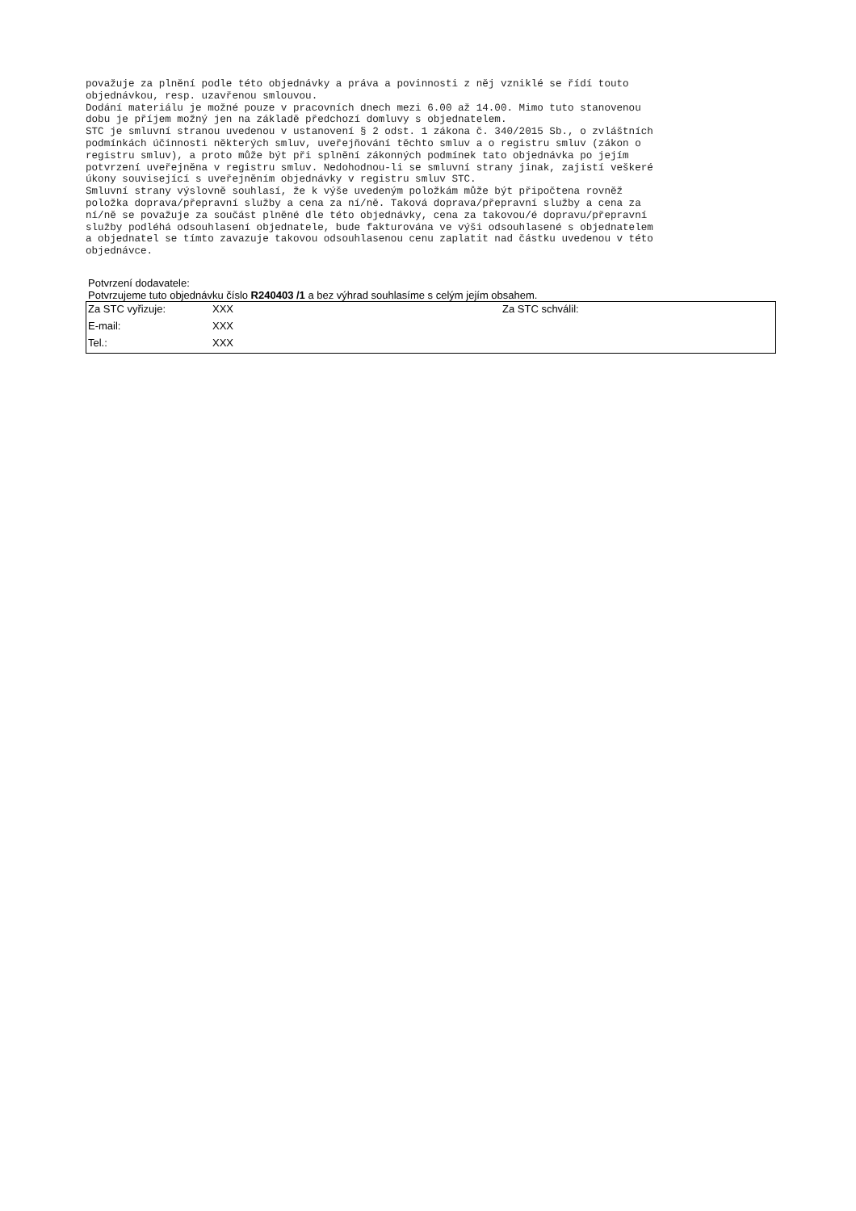považuje za plnění podle této objednávky a práva a povinnosti z něj vzniklé se řídí touto
objednávkou, resp. uzavřenou smlouvou.
Dodání materiálu je možné pouze v pracovních dnech mezi 6.00 až 14.00. Mimo tuto stanovenou
dobu je příjem možný jen na základě předchozí domluvy s objednatelem.
STC je smluvní stranou uvedenou v ustanovení § 2 odst. 1 zákona č. 340/2015 Sb., o zvláštních
podmínkách účinnosti některých smluv, uveřejňování těchto smluv a o registru smluv (zákon o
registru smluv), a proto může být při splnění zákonných podmínek tato objednávka po jejím
potvrzení uveřejněna v registru smluv. Nedohodnou-li se smluvní strany jinak, zajistí veškeré
úkony související s uveřejněním objednávky v registru smluv STC.
Smluvní strany výslovně souhlasí, že k výše uvedeným položkám může být připočtena rovněž
položka doprava/přepravní služby a cena za ní/ně. Taková doprava/přepravní služby a cena za
ní/ně se považuje za součást plněné dle této objednávky, cena za takovou/é dopravu/přepravní
služby podléhá odsouhlasení objednatele, bude fakturována ve výši odsouhlasené s objednatelem
a objednatel se tímto zavazuje takovou odsouhlasenou cenu zaplatit nad částku uvedenou v této
objednávce.
Potvrzení dodavatele:
Potvrzujeme tuto objednávku číslo R240403 /1 a bez výhrad souhlasíme s celým jejím obsahem.
| Za STC vyřizuje: | XXX | Za STC schválil: |
| E-mail: | XXX | |
| Tel.: | XXX | |